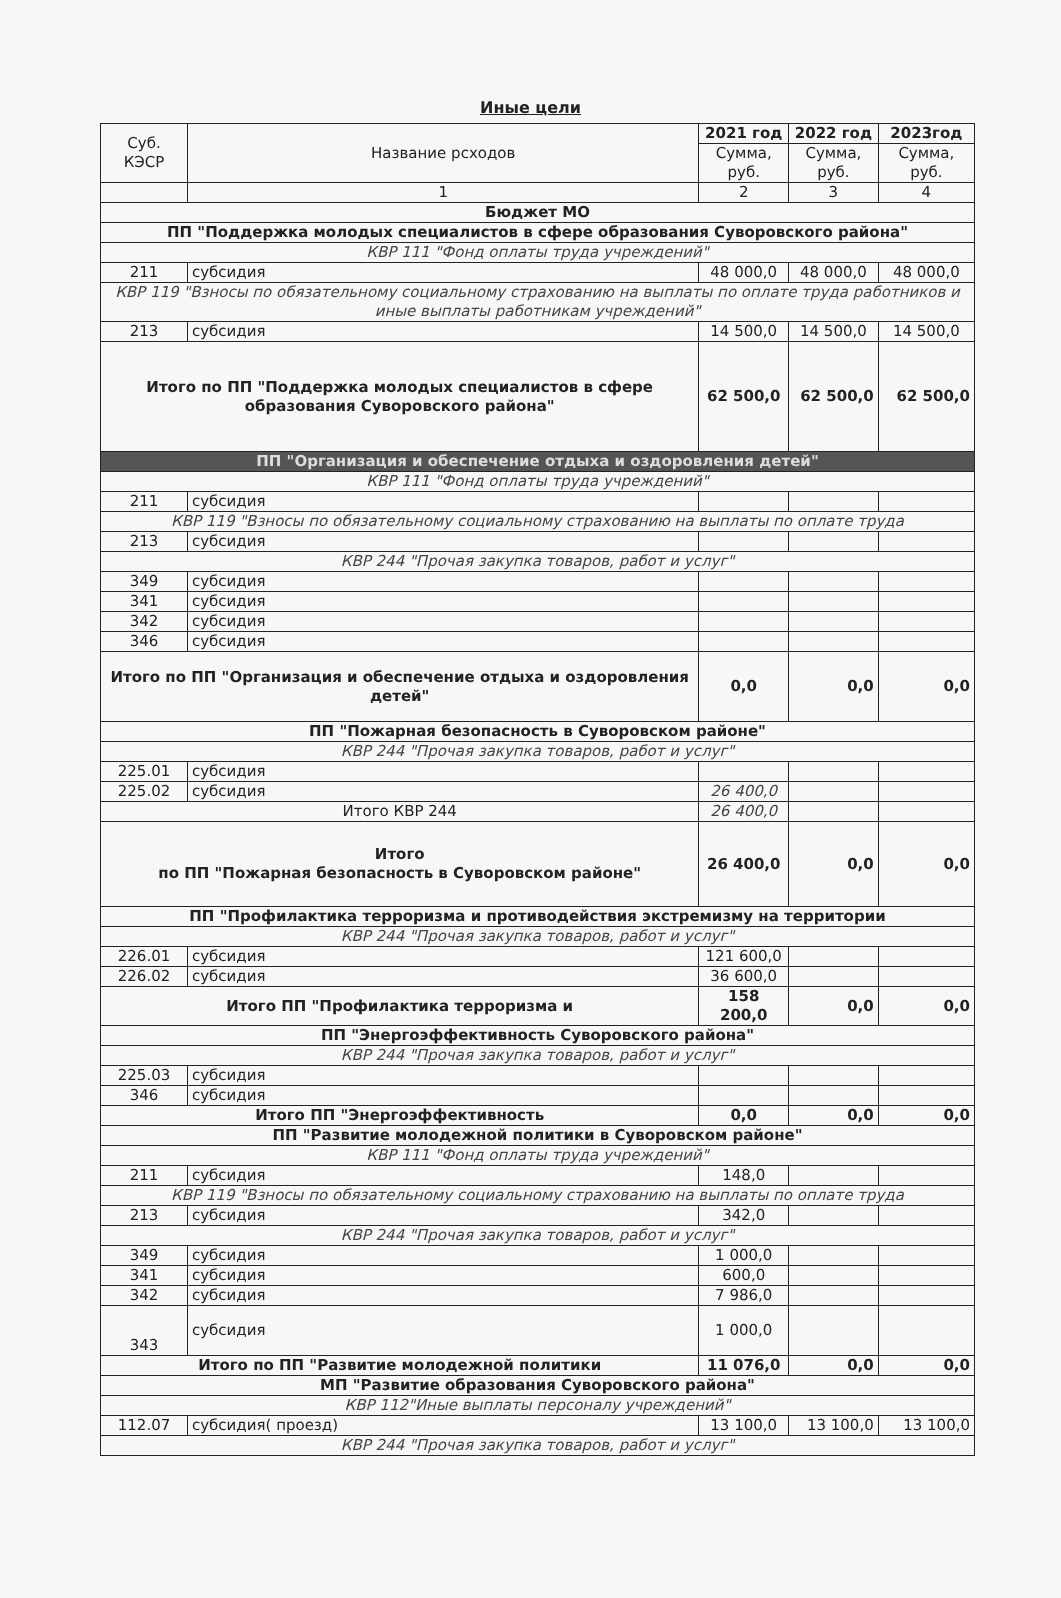Иные цели
| Суб. КЭСР | Название рсходов | 2021 год | 2022 год | 2023год |
| --- | --- | --- | --- | --- |
| | | Сумма, руб. | Сумма, руб. | Сумма, руб. |
| | 1 | 2 | 3 | 4 |
| Бюджет МО | | | | |
| ПП "Поддержка молодых специалистов в сфере образования Суворовского района" | | | | |
| КВР 111 "Фонд оплаты труда учреждений" | | | | |
| 211 | субсидия | 48 000,0 | 48 000,0 | 48 000,0 |
| КВР 119 "Взносы по обязательному социальному страхованию на выплаты по оплате труда работников и иные выплаты работникам учреждений" | | | | |
| 213 | субсидия | 14 500,0 | 14 500,0 | 14 500,0 |
| Итого по ПП "Поддержка молодых специалистов в сфере образования Суворовского района" | | 62 500,0 | 62 500,0 | 62 500,0 |
| ПП "Организация и обеспечение отдыха и оздоровления детей" | | | | |
| КВР 111 "Фонд оплаты труда учреждений" | | | | |
| 211 | субсидия | | | |
| КВР 119 "Взносы по обязательному социальному страхованию на выплаты по оплате труда | | | | |
| 213 | субсидия | | | |
| КВР 244 "Прочая закупка товаров, работ и услуг" | | | | |
| 349 | субсидия | | | |
| 341 | субсидия | | | |
| 342 | субсидия | | | |
| 346 | субсидия | | | |
| Итого по ПП "Организация и обеспечение отдыха и оздоровления детей" | | 0,0 | 0,0 | 0,0 |
| ПП "Пожарная безопасность в Суворовском районе" | | | | |
| КВР 244 "Прочая закупка товаров, работ и услуг" | | | | |
| 225.01 | субсидия | | | |
| 225.02 | субсидия | 26 400,0 | | |
| Итого КВР 244 | | 26 400,0 | | |
| Итого по ПП "Пожарная безопасность в Суворовском районе" | | 26 400,0 | 0,0 | 0,0 |
| ПП "Профилактика терроризма и противодействия экстремизму на территории | | | | |
| КВР 244 "Прочая закупка товаров, работ и услуг" | | | | |
| 226.01 | субсидия | 121 600,0 | | |
| 226.02 | субсидия | 36 600,0 | | |
| Итого ПП "Профилактика терроризма и | | 158 200,0 | 0,0 | 0,0 |
| ПП "Энергоэффективность Суворовского района" | | | | |
| КВР 244 "Прочая закупка товаров, работ и услуг" | | | | |
| 225.03 | субсидия | | | |
| 346 | субсидия | | | |
| Итого ПП "Энергоэффективность | | 0,0 | 0,0 | 0,0 |
| ПП "Развитие молодежной политики в Суворовском районе" | | | | |
| КВР 111 "Фонд оплаты труда учреждений" | | | | |
| 211 | субсидия | 148,0 | | |
| КВР 119 "Взносы по обязательному социальному страхованию на выплаты по оплате труда | | | | |
| 213 | субсидия | 342,0 | | |
| КВР 244 "Прочая закупка товаров, работ и услуг" | | | | |
| 349 | субсидия | 1 000,0 | | |
| 341 | субсидия | 600,0 | | |
| 342 | субсидия | 7 986,0 | | |
| 343 | субсидия | 1 000,0 | | |
| Итого по ПП "Развитие молодежной политики | | 11 076,0 | 0,0 | 0,0 |
| МП "Развитие образования Суворовского района" | | | | |
| КВР 112"Иные выплаты персоналу учреждений" | | | | |
| 112.07 | субсидия( проезд) | 13 100,0 | 13 100,0 | 13 100,0 |
| КВР 244 "Прочая закупка товаров, работ и услуг" | | | | |